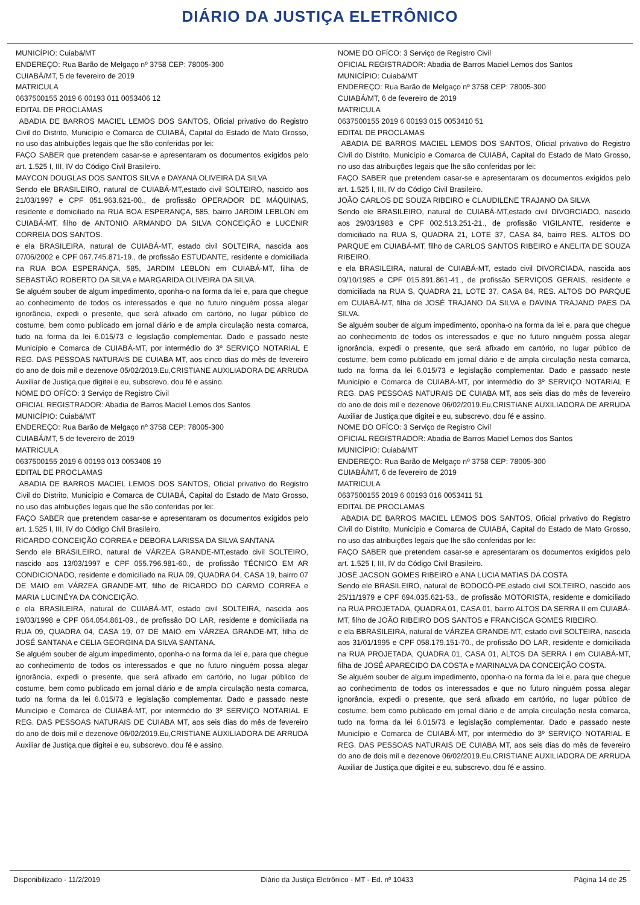DIÁRIO DA JUSTIÇA ELETRÔNICO
MUNICÍPIO: Cuiabá/MT
ENDEREÇO: Rua Barão de Melgaço nº 3758 CEP: 78005-300
CUIABÁ/MT, 5 de fevereiro de 2019
MATRICULA
0637500155 2019 6 00193 011 0053406 12
EDITAL DE PROCLAMAS
ABADIA DE BARROS MACIEL LEMOS DOS SANTOS, Oficial privativo do Registro Civil do Distrito, Município e Comarca de CUIABÁ, Capital do Estado de Mato Grosso, no uso das atribuições legais que lhe são conferidas por lei:
FAÇO SABER que pretendem casar-se e apresentaram os documentos exigidos pelo art. 1.525 I, III, IV do Código Civil Brasileiro.
MAYCON DOUGLAS DOS SANTOS SILVA e DAYANA OLIVEIRA DA SILVA
Sendo ele BRASILEIRO, natural de CUIABÁ-MT,estado civil SOLTEIRO, nascido aos 21/03/1997 e CPF 051.963.621-00., de profissão OPERADOR DE MÁQUINAS, residente e domiciliado na RUA BOA ESPERANÇA, 585, bairro JARDIM LEBLON em CUIABÁ-MT, filho de ANTONIO ARMANDO DA SILVA CONCEIÇÃO e LUCENIR CORREIA DOS SANTOS.
e ela BRASILEIRA, natural de CUIABÁ-MT, estado civil SOLTEIRA, nascida aos 07/06/2002 e CPF 067.745.871-19., de profissão ESTUDANTE, residente e domiciliada na RUA BOA ESPERANÇA, 585, JARDIM LEBLON em CUIABÁ-MT, filha de SEBASTIÃO ROBERTO DA SILVA e MARGARIDA OLIVEIRA DA SILVA.
Se alguém souber de algum impedimento, oponha-o na forma da lei e, para que chegue ao conhecimento de todos os interessados e que no futuro ninguém possa alegar ignorância, expedi o presente, que será afixado em cartório, no lugar público de costume, bem como publicado em jornal diário e de ampla circulação nesta comarca, tudo na forma da lei 6.015/73 e legislação complementar. Dado e passado neste Município e Comarca de CUIABÁ-MT, por intermédio do 3º SERVIÇO NOTARIAL E REG. DAS PESSOAS NATURAIS DE CUIABA MT, aos cinco dias do mês de fevereiro do ano de dois mil e dezenove 05/02/2019.Eu,CRISTIANE AUXILIADORA DE ARRUDA Auxiliar de Justiça,que digitei e eu, subscrevo, dou fé e assino.
NOME DO OFÍCO: 3 Serviço de Registro Civil
OFICIAL REGISTRADOR: Abadia de Barros Maciel Lemos dos Santos
MUNICÍPIO: Cuiabá/MT
ENDEREÇO: Rua Barão de Melgaço nº 3758 CEP: 78005-300
CUIABÁ/MT, 5 de fevereiro de 2019
MATRICULA
0637500155 2019 6 00193 013 0053408 19
EDITAL DE PROCLAMAS
ABADIA DE BARROS MACIEL LEMOS DOS SANTOS, Oficial privativo do Registro Civil do Distrito, Município e Comarca de CUIABÁ, Capital do Estado de Mato Grosso, no uso das atribuições legais que lhe são conferidas por lei:
FAÇO SABER que pretendem casar-se e apresentaram os documentos exigidos pelo art. 1.525 I, III, IV do Código Civil Brasileiro.
RICARDO CONCEIÇÃO CORREA e DEBORA LARISSA DA SILVA SANTANA
Sendo ele BRASILEIRO, natural de VÁRZEA GRANDE-MT,estado civil SOLTEIRO, nascido aos 13/03/1997 e CPF 055.796.981-60., de profissão TÉCNICO EM AR CONDICIONADO, residente e domiciliado na RUA 09, QUADRA 04, CASA 19, bairro 07 DE MAIO em VÁRZEA GRANDE-MT, filho de RICARDO DO CARMO CORREA e MARIA LUCINÉYA DA CONCEIÇÃO.
e ela BRASILEIRA, natural de CUIABÁ-MT, estado civil SOLTEIRA, nascida aos 19/03/1998 e CPF 064.054.861-09., de profissão DO LAR, residente e domiciliada na RUA 09, QUADRA 04, CASA 19, 07 DE MAIO em VÁRZEA GRANDE-MT, filha de JOSÉ SANTANA e CELIA GEORGINA DA SILVA SANTANA.
Se alguém souber de algum impedimento, oponha-o na forma da lei e, para que chegue ao conhecimento de todos os interessados e que no futuro ninguém possa alegar ignorância, expedi o presente, que será afixado em cartório, no lugar público de costume, bem como publicado em jornal diário e de ampla circulação nesta comarca, tudo na forma da lei 6.015/73 e legislação complementar. Dado e passado neste Município e Comarca de CUIABÁ-MT, por intermédio do 3º SERVIÇO NOTARIAL E REG. DAS PESSOAS NATURAIS DE CUIABA MT, aos seis dias do mês de fevereiro do ano de dois mil e dezenove 06/02/2019.Eu,CRISTIANE AUXILIADORA DE ARRUDA Auxiliar de Justiça,que digitei e eu, subscrevo, dou fé e assino.
NOME DO OFÍCO: 3 Serviço de Registro Civil
OFICIAL REGISTRADOR: Abadia de Barros Maciel Lemos dos Santos
MUNICÍPIO: Cuiabá/MT
ENDEREÇO: Rua Barão de Melgaço nº 3758 CEP: 78005-300
CUIABÁ/MT, 6 de fevereiro de 2019
MATRICULA
0637500155 2019 6 00193 015 0053410 51
EDITAL DE PROCLAMAS
ABADIA DE BARROS MACIEL LEMOS DOS SANTOS, Oficial privativo do Registro Civil do Distrito, Município e Comarca de CUIABÁ, Capital do Estado de Mato Grosso, no uso das atribuições legais que lhe são conferidas por lei:
FAÇO SABER que pretendem casar-se e apresentaram os documentos exigidos pelo art. 1.525 I, III, IV do Código Civil Brasileiro.
JOÃO CARLOS DE SOUZA RIBEIRO e CLAUDILENE TRAJANO DA SILVA
Sendo ele BRASILEIRO, natural de CUIABÁ-MT,estado civil DIVORCIADO, nascido aos 29/03/1983 e CPF 002.513.251-21., de profissão VIGILANTE, residente e domiciliado na RUA S, QUADRA 21, LOTE 37, CASA 84, bairro RES. ALTOS DO PARQUE em CUIABÁ-MT, filho de CARLOS SANTOS RIBEIRO e ANELITA DE SOUZA RIBEIRO.
e ela BRASILEIRA, natural de CUIABÁ-MT, estado civil DIVORCIADA, nascida aos 09/10/1985 e CPF 015.891.861-41., de profissão SERVIÇOS GERAIS, residente e domiciliada na RUA S, QUADRA 21, LOTE 37, CASA 84, RES. ALTOS DO PARQUE em CUIABÁ-MT, filha de JOSÉ TRAJANO DA SILVA e DAVINA TRAJANO PAES DA SILVA.
Se alguém souber de algum impedimento, oponha-o na forma da lei e, para que chegue ao conhecimento de todos os interessados e que no futuro ninguém possa alegar ignorância, expedi o presente, que será afixado em cartório, no lugar público de costume, bem como publicado em jornal diário e de ampla circulação nesta comarca, tudo na forma da lei 6.015/73 e legislação complementar. Dado e passado neste Município e Comarca de CUIABÁ-MT, por intermédio do 3º SERVIÇO NOTARIAL E REG. DAS PESSOAS NATURAIS DE CUIABA MT, aos seis dias do mês de fevereiro do ano de dois mil e dezenove 06/02/2019.Eu,CRISTIANE AUXILIADORA DE ARRUDA Auxiliar de Justiça,que digitei e eu, subscrevo, dou fé e assino.
NOME DO OFÍCO: 3 Serviço de Registro Civil
OFICIAL REGISTRADOR: Abadia de Barros Maciel Lemos dos Santos
MUNICÍPIO: Cuiabá/MT
ENDEREÇO: Rua Barão de Melgaço nº 3758 CEP: 78005-300
CUIABÁ/MT, 6 de fevereiro de 2019
MATRICULA
0637500155 2019 6 00193 016 0053411 51
EDITAL DE PROCLAMAS
ABADIA DE BARROS MACIEL LEMOS DOS SANTOS, Oficial privativo do Registro Civil do Distrito, Município e Comarca de CUIABÁ, Capital do Estado de Mato Grosso, no uso das atribuições legais que lhe são conferidas por lei:
FAÇO SABER que pretendem casar-se e apresentaram os documentos exigidos pelo art. 1.525 I, III, IV do Código Civil Brasileiro.
JOSÉ JACSON GOMES RIBEIRO e ANA LUCIA MATIAS DA COSTA
Sendo ele BRASILEIRO, natural de BODOCÓ-PE,estado civil SOLTEIRO, nascido aos 25/11/1979 e CPF 694.035.621-53., de profissão MOTORISTA, residente e domiciliado na RUA PROJETADA, QUADRA 01, CASA 01, bairro ALTOS DA SERRA II em CUIABÁ-MT, filho de JOÃO RIBEIRO DOS SANTOS e FRANCISCA GOMES RIBEIRO.
e ela BBRASILEIRA, natural de VÁRZEA GRANDE-MT, estado civil SOLTEIRA, nascida aos 31/01/1995 e CPF 058.179.151-70., de profissão DO LAR, residente e domiciliada na RUA PROJETADA, QUADRA 01, CASA 01, ALTOS DA SERRA I em CUIABÁ-MT, filha de JOSÉ APARECIDO DA COSTA e MARINALVA DA CONCEIÇÃO COSTA.
Se alguém souber de algum impedimento, oponha-o na forma da lei e, para que chegue ao conhecimento de todos os interessados e que no futuro ninguém possa alegar ignorância, expedi o presente, que será afixado em cartório, no lugar público de costume, bem como publicado em jornal diário e de ampla circulação nesta comarca, tudo na forma da lei 6.015/73 e legislação complementar. Dado e passado neste Município e Comarca de CUIABÁ-MT, por intermédio do 3º SERVIÇO NOTARIAL E REG. DAS PESSOAS NATURAIS DE CUIABA MT, aos seis dias do mês de fevereiro do ano de dois mil e dezenove 06/02/2019.Eu,CRISTIANE AUXILIADORA DE ARRUDA Auxiliar de Justiça,que digitei e eu, subscrevo, dou fé e assino.
Disponibilizado - 11/2/2019 Diário da Justiça Eletrônico - MT - Ed. nº 10433 Página 14 de 25